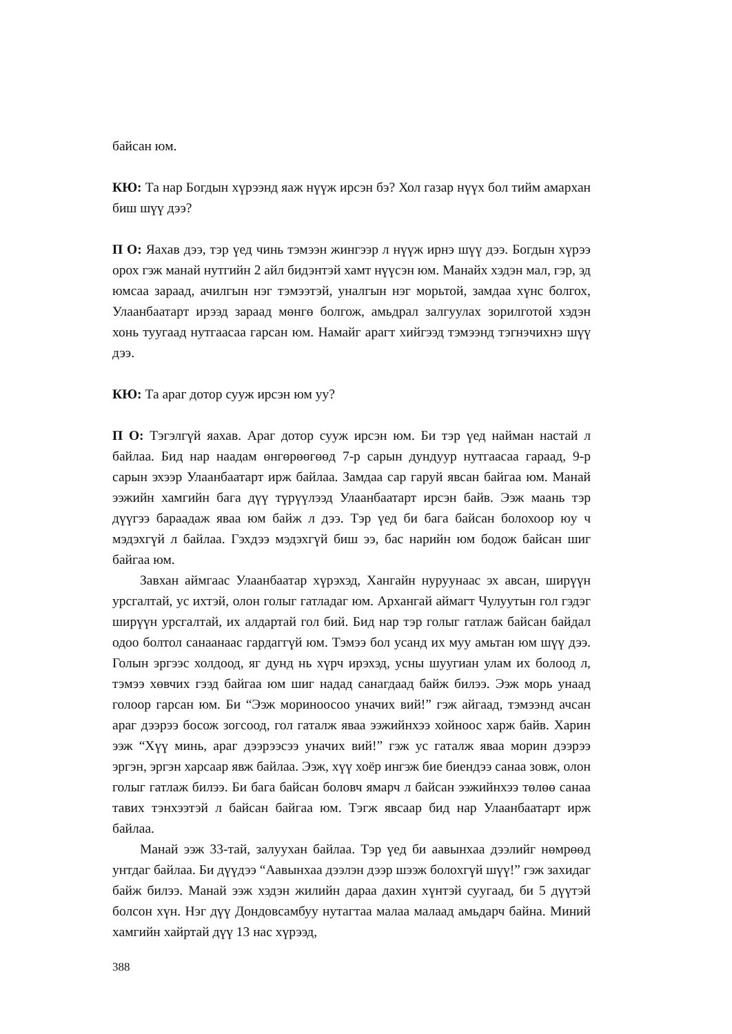байсан юм.
КЮ: Та нар Богдын хүрээнд яаж нүүж ирсэн бэ? Хол газар нүүх бол тийм амархан биш шүү дээ?
П О: Яахав дээ, тэр үед чинь тэмээн жингээр л нүүж ирнэ шүү дээ. Богдын хүрээ орох гэж манай нутгийн 2 айл бидэнтэй хамт нүүсэн юм. Манайх хэдэн мал, гэр, эд юмсаа зараад, ачилгын нэг тэмээтэй, уналгын нэг морьтой, замдаа хүнс болгох, Улаанбаатарт ирээд зараад мөнгө болгож, амьдрал залгуулах зорилготой хэдэн хонь туугаад нутгаасаа гарсан юм. Намайг арагт хийгээд тэмээнд тэгнэчихнэ шүү дээ.
КЮ: Та араг дотор сууж ирсэн юм уу?
П О: Тэгэлгүй яахав. Араг дотор сууж ирсэн юм. Би тэр үед найман настай л байлаа. Бид нар наадам өнгөрөөгөөд 7-р сарын дундуур нутгаасаа гараад, 9-р сарын эхээр Улаанбаатарт ирж байлаа. Замдаа сар гаруй явсан байгаа юм. Манай ээжийн хамгийн бага дүү түрүүлээд Улаанбаатарт ирсэн байв. Ээж маань тэр дүүгээ бараадаж яваа юм байж л дээ. Тэр үед би бага байсан болохоор юу ч мэдэхгүй л байлаа. Гэхдээ мэдэхгүй биш ээ, бас нарийн юм бодож байсан шиг байгаа юм.
Завхан аймгаас Улаанбаатар хүрэхэд, Хангайн нуруунаас эх авсан, ширүүн урсгалтай, ус ихтэй, олон голыг гатладаг юм. Архангай аймагт Чулуутын гол гэдэг ширүүн урсгалтай, их алдартай гол бий. Бид нар тэр голыг гатлаж байсан байдал одоо болтол санаанаас гардаггүй юм. Тэмээ бол усанд их муу амьтан юм шүү дээ. Голын эргээс холдоод, яг дунд нь хүрч ирэхэд, усны шуугиан улам их болоод л, тэмээ хөвчих гээд байгаа юм шиг надад санагдаад байж билээ. Ээж морь унаад голоор гарсан юм. Би “Ээж мориноосоо уначих вий!” гэж айгаад, тэмээнд ачсан араг дээрээ босож зогсоод, гол гаталж яваа ээжийнхээ хойноос харж байв. Харин ээж “Хүү минь, араг дээрээсээ уначих вий!” гэж ус гаталж яваа морин дээрээ эргэн, эргэн харсаар явж байлаа. Ээж, хүү хоёр ингэж бие биендээ санаа зовж, олон голыг гатлаж билээ. Би бага байсан боловч ямарч л байсан ээжийнхээ төлөө санаа тавих тэнхээтэй л байсан байгаа юм. Тэгж явсаар бид нар Улаанбаатарт ирж байлаа.
Манай ээж 33-тай, залуухан байлаа. Тэр үед би аавынхаа дээлийг нөмрөөд унтдаг байлаа. Би дүүдээ “Аавынхаа дээлэн дээр шээж болохгүй шүү!” гэж захидаг байж билээ. Манай ээж хэдэн жилийн дараа дахин хүнтэй суугаад, би 5 дүүтэй болсон хүн. Нэг дүү Дондовсамбуу нутагтаа малаа малаад амьдарч байна. Миний хамгийн хайртай дүү 13 нас хүрээд,
388